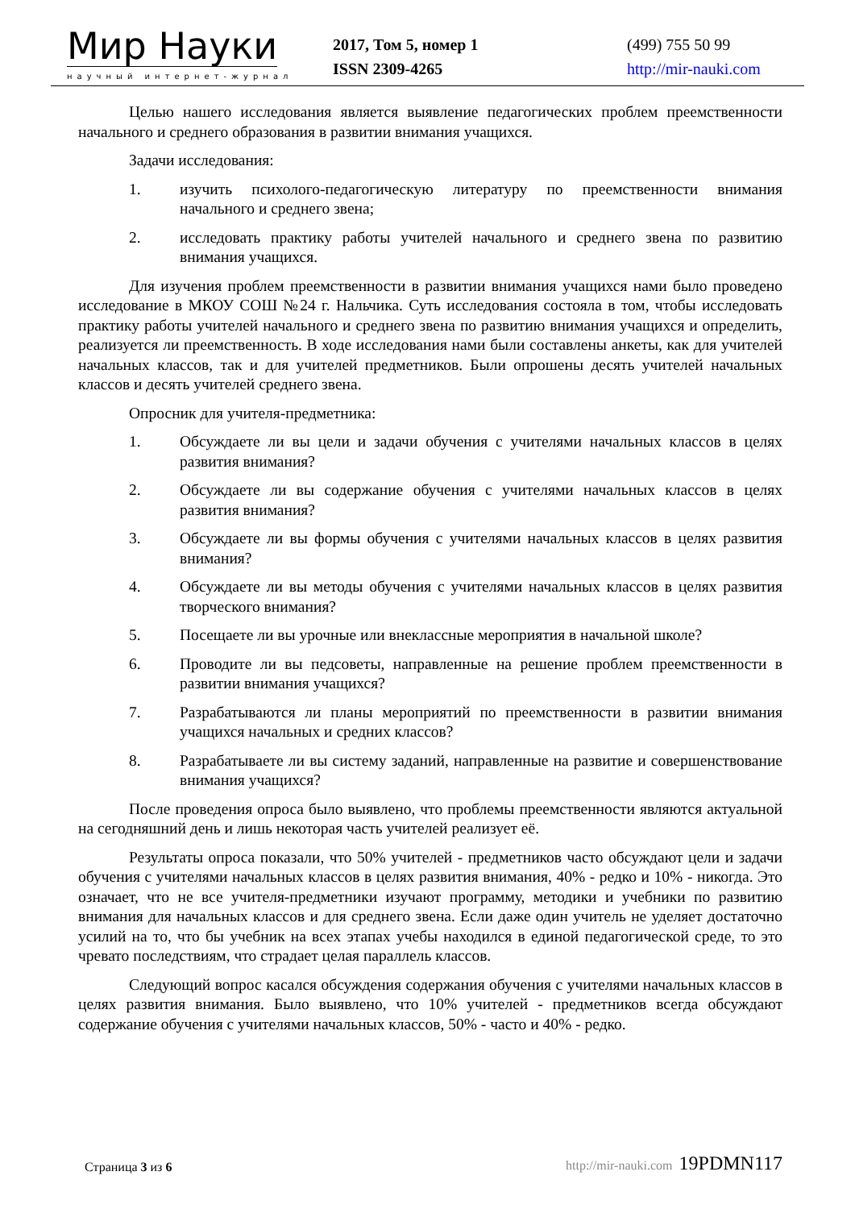Мир Науки
научный интернет-журнал
2017, Том 5, номер 1
ISSN 2309-4265
(499) 755 50 99
http://mir-nauki.com
Целью нашего исследования является выявление педагогических проблем преемственности начального и среднего образования в развитии внимания учащихся.
Задачи исследования:
1. изучить психолого-педагогическую литературу по преемственности внимания начального и среднего звена;
2. исследовать практику работы учителей начального и среднего звена по развитию внимания учащихся.
Для изучения проблем преемственности в развитии внимания учащихся нами было проведено исследование в МКОУ СОШ №24 г. Нальчика. Суть исследования состояла в том, чтобы исследовать практику работы учителей начального и среднего звена по развитию внимания учащихся и определить, реализуется ли преемственность. В ходе исследования нами были составлены анкеты, как для учителей начальных классов, так и для учителей предметников. Были опрошены десять учителей начальных классов и десять учителей среднего звена.
Опросник для учителя-предметника:
1. Обсуждаете ли вы цели и задачи обучения с учителями начальных классов в целях развития внимания?
2. Обсуждаете ли вы содержание обучения с учителями начальных классов в целях развития внимания?
3. Обсуждаете ли вы формы обучения с учителями начальных классов в целях развития внимания?
4. Обсуждаете ли вы методы обучения с учителями начальных классов в целях развития творческого внимания?
5. Посещаете ли вы урочные или внеклассные мероприятия в начальной школе?
6. Проводите ли вы педсоветы, направленные на решение проблем преемственности в развитии внимания учащихся?
7. Разрабатываются ли планы мероприятий по преемственности в развитии внимания учащихся начальных и средних классов?
8. Разрабатываете ли вы систему заданий, направленные на развитие и совершенствование внимания учащихся?
После проведения опроса было выявлено, что проблемы преемственности являются актуальной на сегодняшний день и лишь некоторая часть учителей реализует её.
Результаты опроса показали, что 50% учителей - предметников часто обсуждают цели и задачи обучения с учителями начальных классов в целях развития внимания, 40% - редко и 10% - никогда. Это означает, что не все учителя-предметники изучают программу, методики и учебники по развитию внимания для начальных классов и для среднего звена. Если даже один учитель не уделяет достаточно усилий на то, что бы учебник на всех этапах учебы находился в единой педагогической среде, то это чревато последствиям, что страдает целая параллель классов.
Следующий вопрос касался обсуждения содержания обучения с учителями начальных классов в целях развития внимания. Было выявлено, что 10% учителей - предметников всегда обсуждают содержание обучения с учителями начальных классов, 50% - часто и 40% - редко.
Страница 3 из 6
http://mir-nauki.com 19PDMN117